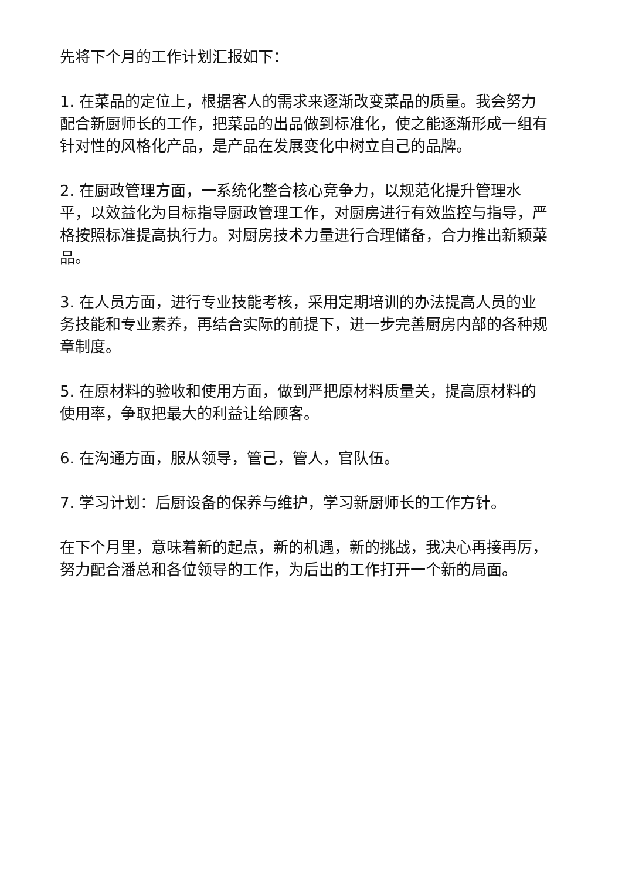先将下个月的工作计划汇报如下：
1. 在菜品的定位上，根据客人的需求来逐渐改变菜品的质量。我会努力配合新厨师长的工作，把菜品的出品做到标准化，使之能逐渐形成一组有针对性的风格化产品，是产品在发展变化中树立自己的品牌。
2. 在厨政管理方面，一系统化整合核心竞争力，以规范化提升管理水平，以效益化为目标指导厨政管理工作，对厨房进行有效监控与指导，严格按照标准提高执行力。对厨房技术力量进行合理储备，合力推出新颖菜品。
3. 在人员方面，进行专业技能考核，采用定期培训的办法提高人员的业务技能和专业素养，再结合实际的前提下，进一步完善厨房内部的各种规章制度。
5. 在原材料的验收和使用方面，做到严把原材料质量关，提高原材料的使用率，争取把最大的利益让给顾客。
6. 在沟通方面，服从领导，管己，管人，官队伍。
7. 学习计划：后厨设备的保养与维护，学习新厨师长的工作方针。
在下个月里，意味着新的起点，新的机遇，新的挑战，我决心再接再厉，努力配合潘总和各位领导的工作，为后出的工作打开一个新的局面。